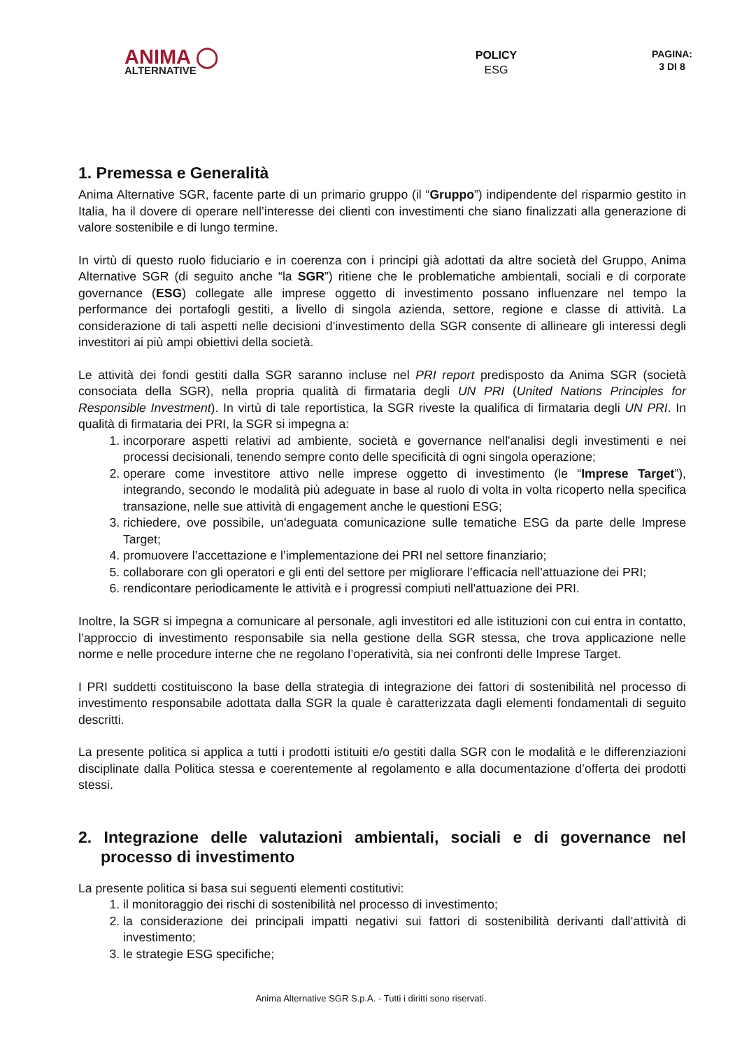ANIMA ◯
ALTERNATIVE
POLICY
ESG
PAGINA:
3 DI 8
1. Premessa e Generalità
Anima Alternative SGR, facente parte di un primario gruppo (il “Gruppo”) indipendente del risparmio gestito in Italia, ha il dovere di operare nell’interesse dei clienti con investimenti che siano finalizzati alla generazione di valore sostenibile e di lungo termine.
In virtù di questo ruolo fiduciario e in coerenza con i principi già adottati da altre società del Gruppo, Anima Alternative SGR (di seguito anche “la SGR”) ritiene che le problematiche ambientali, sociali e di corporate governance (ESG) collegate alle imprese oggetto di investimento possano influenzare nel tempo la performance dei portafogli gestiti, a livello di singola azienda, settore, regione e classe di attività. La considerazione di tali aspetti nelle decisioni d’investimento della SGR consente di allineare gli interessi degli investitori ai più ampi obiettivi della società.
Le attività dei fondi gestiti dalla SGR saranno incluse nel PRI report predisposto da Anima SGR (società consociata della SGR), nella propria qualità di firmataria degli UN PRI (United Nations Principles for Responsible Investment). In virtù di tale reportistica, la SGR riveste la qualifica di firmataria degli UN PRI. In qualità di firmataria dei PRI, la SGR si impegna a:
1. incorporare aspetti relativi ad ambiente, società e governance nell'analisi degli investimenti e nei processi decisionali, tenendo sempre conto delle specificità di ogni singola operazione;
2. operare come investitore attivo nelle imprese oggetto di investimento (le “Imprese Target”), integrando, secondo le modalità più adeguate in base al ruolo di volta in volta ricoperto nella specifica transazione, nelle sue attività di engagement anche le questioni ESG;
3. richiedere, ove possibile, un'adeguata comunicazione sulle tematiche ESG da parte delle Imprese Target;
4. promuovere l’accettazione e l’implementazione dei PRI nel settore finanziario;
5. collaborare con gli operatori e gli enti del settore per migliorare l’efficacia nell'attuazione dei PRI;
6. rendicontare periodicamente le attività e i progressi compiuti nell'attuazione dei PRI.
Inoltre, la SGR si impegna a comunicare al personale, agli investitori ed alle istituzioni con cui entra in contatto, l’approccio di investimento responsabile sia nella gestione della SGR stessa, che trova applicazione nelle norme e nelle procedure interne che ne regolano l’operatività, sia nei confronti delle Imprese Target.
I PRI suddetti costituiscono la base della strategia di integrazione dei fattori di sostenibilità nel processo di investimento responsabile adottata dalla SGR la quale è caratterizzata dagli elementi fondamentali di seguito descritti.
La presente politica si applica a tutti i prodotti istituiti e/o gestiti dalla SGR con le modalità e le differenziazioni disciplinate dalla Politica stessa e coerentemente al regolamento e alla documentazione d’offerta dei prodotti stessi.
2. Integrazione delle valutazioni ambientali, sociali e di governance nel processo di investimento
La presente politica si basa sui seguenti elementi costitutivi:
1. il monitoraggio dei rischi di sostenibilità nel processo di investimento;
2. la considerazione dei principali impatti negativi sui fattori di sostenibilità derivanti dall’attività di investimento;
3. le strategie ESG specifiche;
Anima Alternative SGR S.p.A. - Tutti i diritti sono riservati.